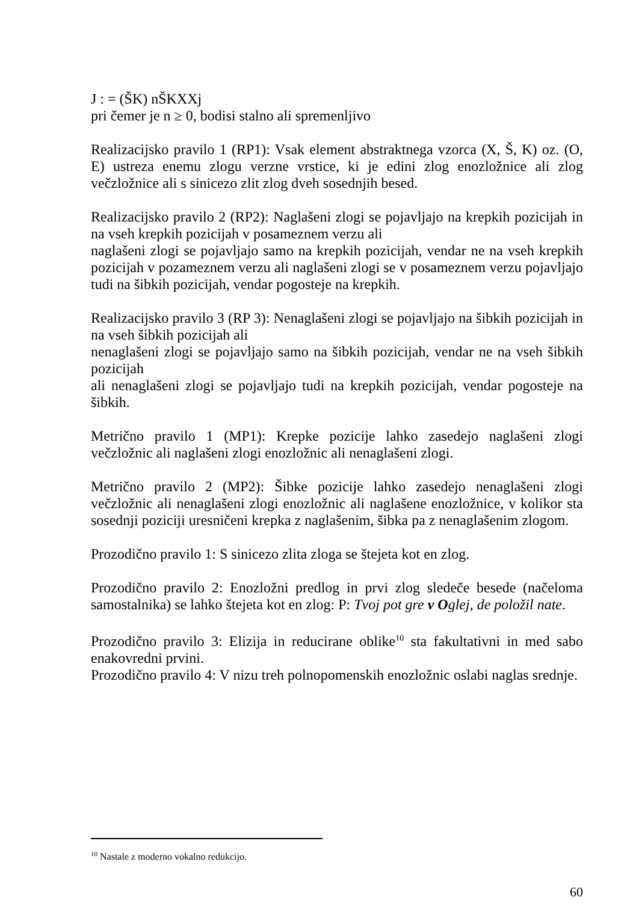J : = (ŠK) nŠKXXj
pri čemer je n ≥ 0, bodisi stalno ali spremenljivo
Realizacijsko pravilo 1 (RP1): Vsak element abstraktnega vzorca (X, Š, K) oz. (O, E) ustreza enemu zlogu verzne vrstice, ki je edini zlog enozložnice ali zlog večzložnice ali s sinicezo zlit zlog dveh sosednjih besed.
Realizacijsko pravilo 2 (RP2): Naglašeni zlogi se pojavljajo na krepkih pozicijah in na vseh krepkih pozicijah v posameznem verzu ali
naglašeni zlogi se pojavljajo samo na krepkih pozicijah, vendar ne na vseh krepkih pozicijah v pozameznem verzu ali naglašeni zlogi se v posameznem verzu pojavljajo tudi na šibkih pozicijah, vendar pogosteje na krepkih.
Realizacijsko pravilo 3 (RP 3): Nenaglašeni zlogi se pojavljajo na šibkih pozicijah in na vseh šibkih pozicijah ali
nenaglašeni zlogi se pojavljajo samo na šibkih pozicijah, vendar ne na vseh šibkih pozicijah
ali nenaglašeni zlogi se pojavljajo tudi na krepkih pozicijah, vendar pogosteje na šibkih.
Metrično pravilo 1 (MP1): Krepke pozicije lahko zasedejo naglašeni zlogi večzložnic ali naglašeni zlogi enozložnic ali nenaglašeni zlogi.
Metrično pravilo 2 (MP2): Šibke pozicije lahko zasedejo nenaglašeni zlogi večzložnic ali nenaglašeni zlogi enozložnic ali naglašene enozložnice, v kolikor sta sosednji poziciji uresničeni krepka z naglašenim, šibka pa z nenaglašenim zlogom.
Prozodično pravilo 1: S sinicezo zlita zloga se štejeta kot en zlog.
Prozodično pravilo 2: Enozložni predlog in prvi zlog sledeče besede (načeloma samostalnika) se lahko štejeta kot en zlog: P: Tvoj pot gre v Oglej, de položil nate.
Prozodično pravilo 3: Elizija in reducirane oblike<sup>10</sup> sta fakultativni in med sabo enakovredni prvini.
Prozodično pravilo 4: V nizu treh polnopomenskih enozložnic oslabi naglas srednje.
<sup>10</sup> Nastale z moderno vokalno redukcijo.
60